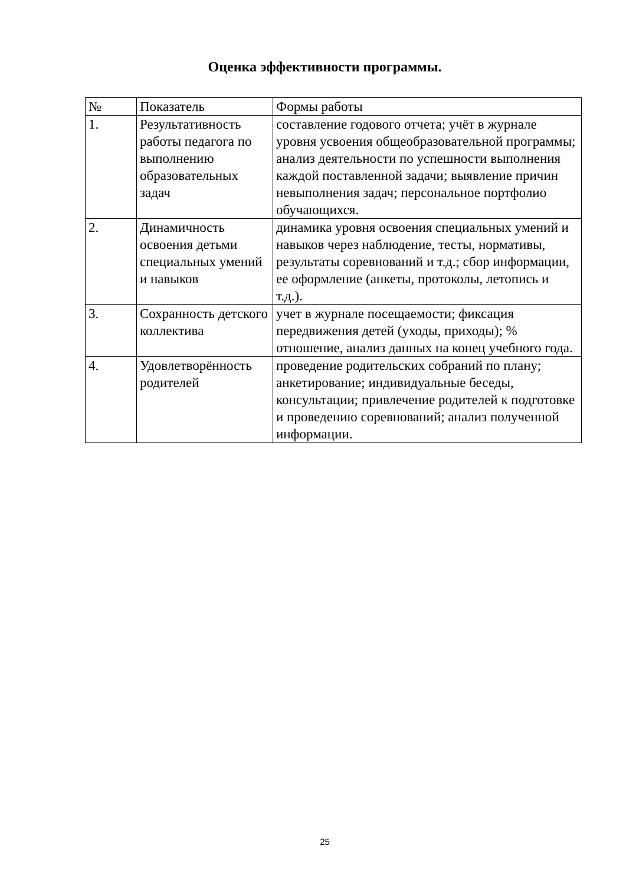Оценка эффективности программы.
| № | Показатель | Формы работы |
| 1. | Результативность работы педагога по выполнению образовательных задач | составление годового отчета; учёт в журнале уровня усвоения общеобразовательной программы; анализ деятельности по успешности выполнения каждой поставленной задачи; выявление причин невыполнения задач; персональное портфолио обучающихся. |
| 2. | Динамичность освоения детьми специальных умений и навыков | динамика уровня освоения специальных умений и навыков через наблюдение, тесты, нормативы, результаты соревнований и т.д.; сбор информации, ее оформление (анкеты, протоколы, летопись и т.д.). |
| 3. | Сохранность детского коллектива | учет в журнале посещаемости; фиксация передвижения детей (уходы, приходы); % отношение, анализ данных на конец учебного года. |
| 4. | Удовлетворённость родителей | проведение родительских собраний по плану; анкетирование; индивидуальные беседы, консультации; привлечение родителей к подготовке и проведению соревнований; анализ полученной информации. |
25